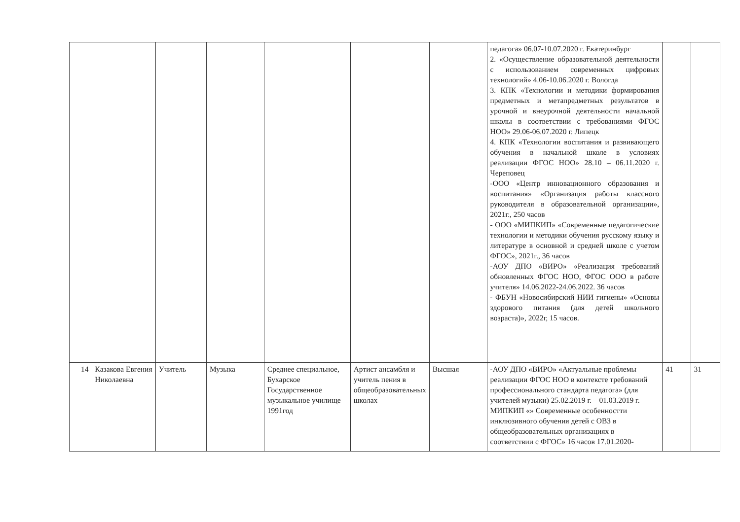| | | | | | | | педагога» 06.07-10.07.2020 г. Екатеринбург 2. «Осуществление образовательной деятельности с использованием современных цифровых технологий» 4.06-10.06.2020 г. Вологда 3. КПК «Технологии и методики формирования предметных и метапредметных результатов в урочной и внеурочной деятельности начальной школы в соответствии с требованиями ФГОС НОО» 29.06-06.07.2020 г. Липецк 4. КПК «Технологии воспитания и развивающего обучения в начальной школе в условиях реализации ФГОС НОО» 28.10 – 06.11.2020 г. Череповец -ООО «Центр инновационного образования и воспитания» «Организация работы классного руководителя в образовательной организации», 2021г., 250 часов - ООО «МИПКИП» «Современные педагогические технологии и методики обучения русскому языку и литературе в основной и средней школе с учетом ФГОС», 2021г., 36 часов -АОУ ДПО «ВИРО» «Реализация требований обновленных ФГОС НОО, ФГОС ООО в работе учителя» 14.06.2022-24.06.2022. 36 часов - ФБУН «Новосибирский НИИ гигиены» «Основы здорового питания (для детей школьного возраста)», 2022г, 15 часов. | | |
| 14 | Казакова Евгения Николаевна | Учитель | Музыка | Среднее специальное, Бухарское Государственное музыкальное училище 1991год | Артист ансамбля и учитель пения в общеобразовательных школах | Высшая | -АОУ ДПО «ВИРО» «Актуальные проблемы реализации ФГОС НОО в контексте требований профессионального стандарта педагога» (для учителей музыки) 25.02.2019 г. – 01.03.2019 г. МИПКИП «» Современные особенностти инклюзивного обучения детей с ОВЗ в общеобразовательных организациях в соответствии с ФГОС» 16 часов 17.01.2020- | 41 | 31 |